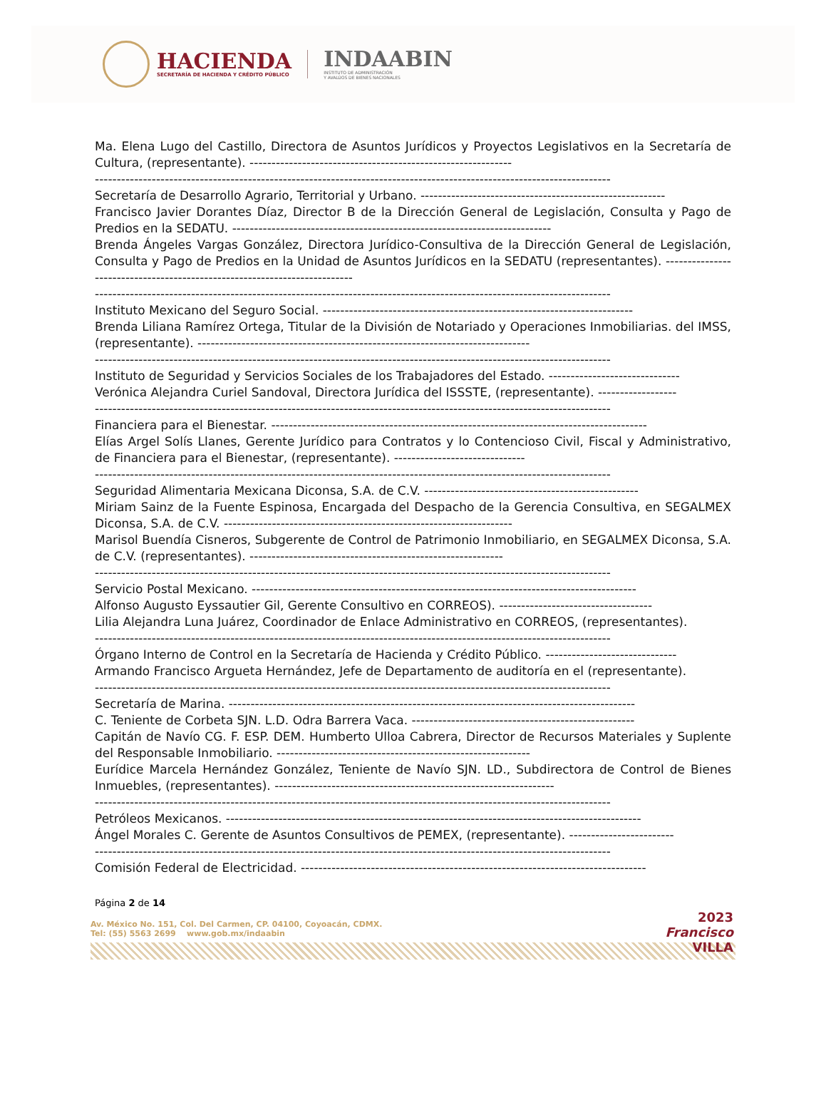HACIENDA
SECRETARÍA DE HACIENDA Y CRÉDITO PÚBLICO
INDAABIN
INSTITUTO DE ADMINISTRACIÓN
Y AVALÚOS DE BIENES NACIONALES
Ma. Elena Lugo del Castillo, Directora de Asuntos Jurídicos y Proyectos Legislativos en la Secretaría de Cultura, (representante). ------------------------------------------------------------
----------------------------------------------------------------------------------------------------------------------
Secretaría de Desarrollo Agrario, Territorial y Urbano. --------------------------------------------------------
Francisco Javier Dorantes Díaz, Director B de la Dirección General de Legislación, Consulta y Pago de Predios en la SEDATU. -------------------------------------------------------------------------
Brenda Ángeles Vargas González, Directora Jurídico-Consultiva de la Dirección General de Legislación, Consulta y Pago de Predios en la Unidad de Asuntos Jurídicos en la SEDATU (representantes). --------------------------------------------------------------------------
----------------------------------------------------------------------------------------------------------------------
Instituto Mexicano del Seguro Social. -----------------------------------------------------------------------
Brenda Liliana Ramírez Ortega, Titular de la División de Notariado y Operaciones Inmobiliarias. del IMSS, (representante). ----------------------------------------------------------------------------
----------------------------------------------------------------------------------------------------------------------
Instituto de Seguridad y Servicios Sociales de los Trabajadores del Estado. ------------------------------
Verónica Alejandra Curiel Sandoval, Directora Jurídica del ISSSTE, (representante). ------------------
----------------------------------------------------------------------------------------------------------------------
Financiera para el Bienestar. --------------------------------------------------------------------------------------
Elías Argel Solís Llanes, Gerente Jurídico para Contratos y lo Contencioso Civil, Fiscal y Administrativo, de Financiera para el Bienestar, (representante). ------------------------------
----------------------------------------------------------------------------------------------------------------------
Seguridad Alimentaria Mexicana Diconsa, S.A. de C.V. -------------------------------------------------
Miriam Sainz de la Fuente Espinosa, Encargada del Despacho de la Gerencia Consultiva, en SEGALMEX Diconsa, S.A. de C.V. ------------------------------------------------------------------
Marisol Buendía Cisneros, Subgerente de Control de Patrimonio Inmobiliario, en SEGALMEX Diconsa, S.A. de C.V. (representantes). ----------------------------------------------------------
----------------------------------------------------------------------------------------------------------------------
Servicio Postal Mexicano. ----------------------------------------------------------------------------------------
Alfonso Augusto Eyssautier Gil, Gerente Consultivo en CORREOS). -----------------------------------
Lilia Alejandra Luna Juárez, Coordinador de Enlace Administrativo en CORREOS, (representantes).
----------------------------------------------------------------------------------------------------------------------
Órgano Interno de Control en la Secretaría de Hacienda y Crédito Público. ------------------------------
Armando Francisco Argueta Hernández, Jefe de Departamento de auditoría en el (representante).
----------------------------------------------------------------------------------------------------------------------
Secretaría de Marina. ---------------------------------------------------------------------------------------------
C. Teniente de Corbeta SJN. L.D. Odra Barrera Vaca. ---------------------------------------------------
Capitán de Navío CG. F. ESP. DEM. Humberto Ulloa Cabrera, Director de Recursos Materiales y Suplente del Responsable Inmobiliario. ----------------------------------------------------------
Eurídice Marcela Hernández González, Teniente de Navío SJN. LD., Subdirectora de Control de Bienes Inmuebles, (representantes). ----------------------------------------------------------------
----------------------------------------------------------------------------------------------------------------------
Petróleos Mexicanos. -----------------------------------------------------------------------------------------------
Ángel Morales C. Gerente de Asuntos Consultivos de PEMEX, (representante). ------------------------
----------------------------------------------------------------------------------------------------------------------
Comisión Federal de Electricidad. -------------------------------------------------------------------------------
Página 2 de 14
Av. México No. 151, Col. Del Carmen, CP. 04100, Coyoacán, CDMX.
Tel: (55) 5563 2699 www.gob.mx/indaabin
2023
Francisco
VILLA